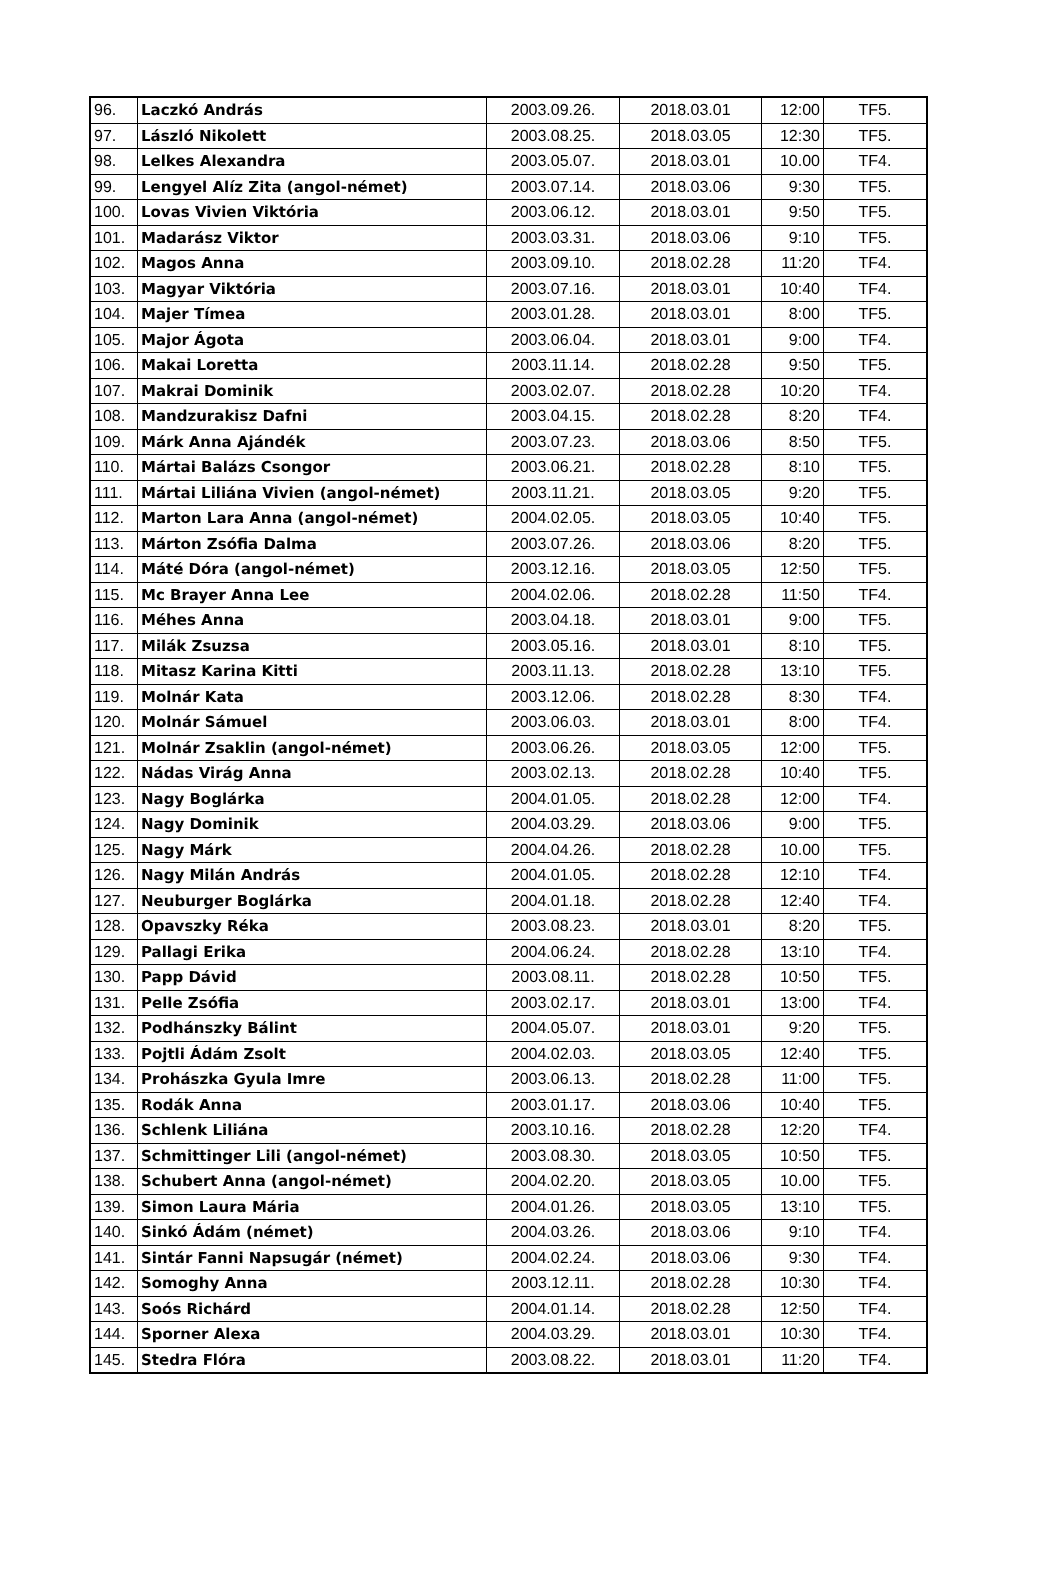| 96. | Laczkó András | 2003.09.26. | 2018.03.01 | 12:00 | TF5. |
| 97. | László Nikolett | 2003.08.25. | 2018.03.05 | 12:30 | TF5. |
| 98. | Lelkes Alexandra | 2003.05.07. | 2018.03.01 | 10.00 | TF4. |
| 99. | Lengyel Alíz Zita (angol-német) | 2003.07.14. | 2018.03.06 | 9:30 | TF5. |
| 100. | Lovas Vivien Viktória | 2003.06.12. | 2018.03.01 | 9:50 | TF5. |
| 101. | Madarász Viktor | 2003.03.31. | 2018.03.06 | 9:10 | TF5. |
| 102. | Magos Anna | 2003.09.10. | 2018.02.28 | 11:20 | TF4. |
| 103. | Magyar Viktória | 2003.07.16. | 2018.03.01 | 10:40 | TF4. |
| 104. | Majer Tímea | 2003.01.28. | 2018.03.01 | 8:00 | TF5. |
| 105. | Major Ágota | 2003.06.04. | 2018.03.01 | 9:00 | TF4. |
| 106. | Makai Loretta | 2003.11.14. | 2018.02.28 | 9:50 | TF5. |
| 107. | Makrai Dominik | 2003.02.07. | 2018.02.28 | 10:20 | TF4. |
| 108. | Mandzurakisz Dafni | 2003.04.15. | 2018.02.28 | 8:20 | TF4. |
| 109. | Márk Anna Ajándék | 2003.07.23. | 2018.03.06 | 8:50 | TF5. |
| 110. | Mártai Balázs Csongor | 2003.06.21. | 2018.02.28 | 8:10 | TF5. |
| 111. | Mártai Liliána Vivien (angol-német) | 2003.11.21. | 2018.03.05 | 9:20 | TF5. |
| 112. | Marton Lara Anna (angol-német) | 2004.02.05. | 2018.03.05 | 10:40 | TF5. |
| 113. | Márton Zsófia Dalma | 2003.07.26. | 2018.03.06 | 8:20 | TF5. |
| 114. | Máté Dóra (angol-német) | 2003.12.16. | 2018.03.05 | 12:50 | TF5. |
| 115. | Mc Brayer Anna Lee | 2004.02.06. | 2018.02.28 | 11:50 | TF4. |
| 116. | Méhes Anna | 2003.04.18. | 2018.03.01 | 9:00 | TF5. |
| 117. | Milák Zsuzsa | 2003.05.16. | 2018.03.01 | 8:10 | TF5. |
| 118. | Mitasz Karina Kitti | 2003.11.13. | 2018.02.28 | 13:10 | TF5. |
| 119. | Molnár Kata | 2003.12.06. | 2018.02.28 | 8:30 | TF4. |
| 120. | Molnár Sámuel | 2003.06.03. | 2018.03.01 | 8:00 | TF4. |
| 121. | Molnár Zsaklin (angol-német) | 2003.06.26. | 2018.03.05 | 12:00 | TF5. |
| 122. | Nádas Virág Anna | 2003.02.13. | 2018.02.28 | 10:40 | TF5. |
| 123. | Nagy Boglárka | 2004.01.05. | 2018.02.28 | 12:00 | TF4. |
| 124. | Nagy Dominik | 2004.03.29. | 2018.03.06 | 9:00 | TF5. |
| 125. | Nagy Márk | 2004.04.26. | 2018.02.28 | 10.00 | TF5. |
| 126. | Nagy Milán András | 2004.01.05. | 2018.02.28 | 12:10 | TF4. |
| 127. | Neuburger Boglárka | 2004.01.18. | 2018.02.28 | 12:40 | TF4. |
| 128. | Opavszky Réka | 2003.08.23. | 2018.03.01 | 8:20 | TF5. |
| 129. | Pallagi Erika | 2004.06.24. | 2018.02.28 | 13:10 | TF4. |
| 130. | Papp Dávid | 2003.08.11. | 2018.02.28 | 10:50 | TF5. |
| 131. | Pelle Zsófia | 2003.02.17. | 2018.03.01 | 13:00 | TF4. |
| 132. | Podhánszky Bálint | 2004.05.07. | 2018.03.01 | 9:20 | TF5. |
| 133. | Pojtli Ádám Zsolt | 2004.02.03. | 2018.03.05 | 12:40 | TF5. |
| 134. | Prohászka Gyula Imre | 2003.06.13. | 2018.02.28 | 11:00 | TF5. |
| 135. | Rodák Anna | 2003.01.17. | 2018.03.06 | 10:40 | TF5. |
| 136. | Schlenk Liliána | 2003.10.16. | 2018.02.28 | 12:20 | TF4. |
| 137. | Schmittinger Lili (angol-német) | 2003.08.30. | 2018.03.05 | 10:50 | TF5. |
| 138. | Schubert Anna (angol-német) | 2004.02.20. | 2018.03.05 | 10.00 | TF5. |
| 139. | Simon Laura Mária | 2004.01.26. | 2018.03.05 | 13:10 | TF5. |
| 140. | Sinkó Ádám (német) | 2004.03.26. | 2018.03.06 | 9:10 | TF4. |
| 141. | Sintár Fanni Napsugár (német) | 2004.02.24. | 2018.03.06 | 9:30 | TF4. |
| 142. | Somoghy Anna | 2003.12.11. | 2018.02.28 | 10:30 | TF4. |
| 143. | Soós Richárd | 2004.01.14. | 2018.02.28 | 12:50 | TF4. |
| 144. | Sporner Alexa | 2004.03.29. | 2018.03.01 | 10:30 | TF4. |
| 145. | Stedra Flóra | 2003.08.22. | 2018.03.01 | 11:20 | TF4. |